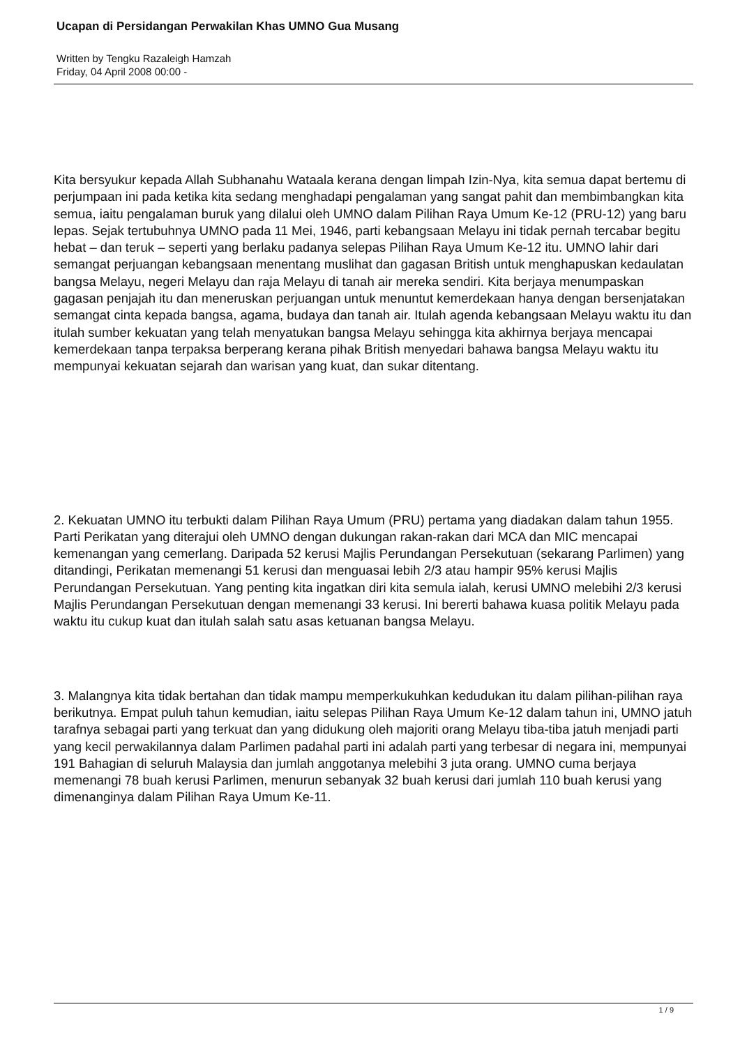Ucapan di Persidangan Perwakilan Khas UMNO Gua Musang
Written by Tengku Razaleigh Hamzah
Friday, 04 April 2008 00:00 -
Kita bersyukur kepada Allah Subhanahu Wataala kerana dengan limpah Izin-Nya, kita semua dapat bertemu di perjumpaan ini pada ketika kita sedang menghadapi pengalaman yang sangat pahit dan membimbangkan kita semua, iaitu pengalaman buruk yang dilalui oleh UMNO dalam Pilihan Raya Umum Ke-12 (PRU-12) yang baru lepas. Sejak tertubuhnya UMNO pada 11 Mei, 1946, parti kebangsaan Melayu ini tidak pernah tercabar begitu hebat – dan teruk – seperti yang berlaku padanya selepas Pilihan Raya Umum Ke-12 itu. UMNO lahir dari semangat perjuangan kebangsaan menentang muslihat dan gagasan British untuk menghapuskan kedaulatan bangsa Melayu, negeri Melayu dan raja Melayu di tanah air mereka sendiri. Kita berjaya menumpaskan gagasan penjajah itu dan meneruskan perjuangan untuk menuntut kemerdekaan hanya dengan bersenjatakan semangat cinta kepada bangsa, agama, budaya dan tanah air. Itulah agenda kebangsaan Melayu waktu itu dan itulah sumber kekuatan yang telah menyatukan bangsa Melayu sehingga kita akhirnya berjaya mencapai kemerdekaan tanpa terpaksa berperang kerana pihak British menyedari bahawa bangsa Melayu waktu itu mempunyai kekuatan sejarah dan warisan yang kuat, dan sukar ditentang.
2. Kekuatan UMNO itu terbukti dalam Pilihan Raya Umum (PRU) pertama yang diadakan dalam tahun 1955. Parti Perikatan yang diterajui oleh UMNO dengan dukungan rakan-rakan dari MCA dan MIC mencapai kemenangan yang cemerlang. Daripada 52 kerusi Majlis Perundangan Persekutuan (sekarang Parlimen) yang ditandingi, Perikatan memenangi 51 kerusi dan menguasai lebih 2/3 atau hampir 95% kerusi Majlis Perundangan Persekutuan. Yang penting kita ingatkan diri kita semula ialah, kerusi UMNO melebihi 2/3 kerusi Majlis Perundangan Persekutuan dengan memenangi 33 kerusi. Ini bererti bahawa kuasa politik Melayu pada waktu itu cukup kuat dan itulah salah satu asas ketuanan bangsa Melayu.
3. Malangnya kita tidak bertahan dan tidak mampu memperkukuhkan kedudukan itu dalam pilihan-pilihan raya berikutnya. Empat puluh tahun kemudian, iaitu selepas Pilihan Raya Umum Ke-12 dalam tahun ini, UMNO jatuh tarafnya sebagai parti yang terkuat dan yang didukung oleh majoriti orang Melayu tiba-tiba jatuh menjadi parti yang kecil perwakilannya dalam Parlimen padahal parti ini adalah parti yang terbesar di negara ini, mempunyai 191 Bahagian di seluruh Malaysia dan jumlah anggotanya melebihi 3 juta orang. UMNO cuma berjaya memenangi 78 buah kerusi Parlimen, menurun sebanyak 32 buah kerusi dari jumlah 110 buah kerusi yang dimenanginya dalam Pilihan Raya Umum Ke-11.
1 / 9